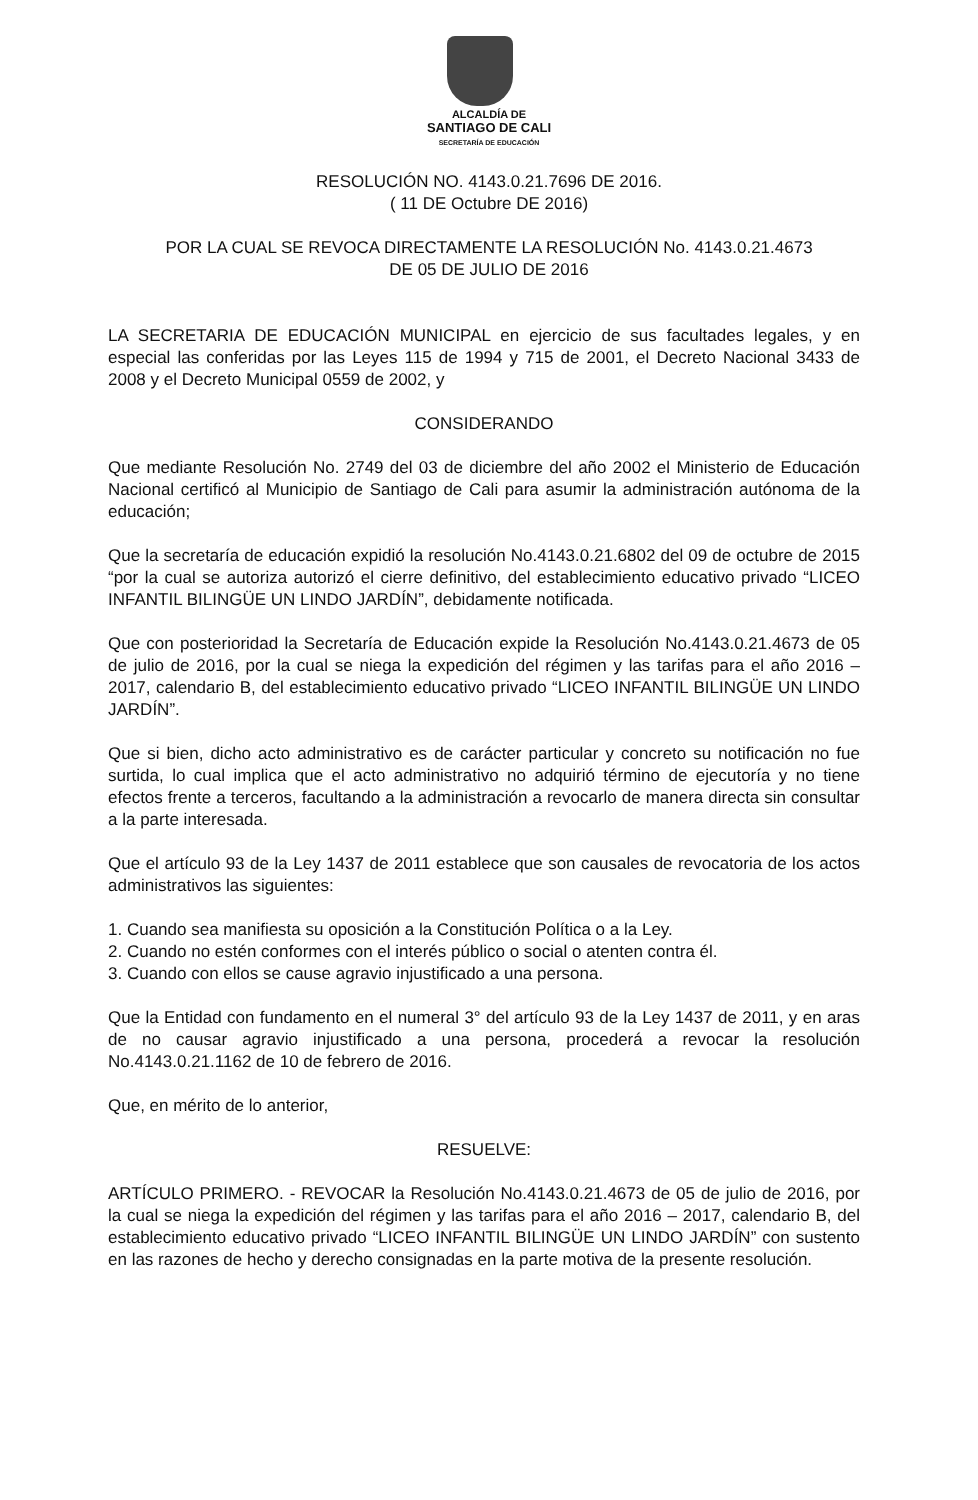ALCALDÍA DE
SANTIAGO DE CALI
SECRETARÍA DE EDUCACIÓN
RESOLUCIÓN NO. 4143.0.21.7696 DE 2016.
( 11 DE Octubre DE 2016)
POR LA CUAL SE REVOCA DIRECTAMENTE LA RESOLUCIÓN No. 4143.0.21.4673
DE 05 DE JULIO DE 2016
LA SECRETARIA DE EDUCACIÓN MUNICIPAL en ejercicio de sus facultades legales, y en especial las conferidas por las Leyes 115 de 1994 y 715 de 2001, el Decreto Nacional 3433 de 2008 y el Decreto Municipal 0559 de 2002, y
CONSIDERANDO
Que mediante Resolución No. 2749 del 03 de diciembre del año 2002 el Ministerio de Educación Nacional certificó al Municipio de Santiago de Cali para asumir la administración autónoma de la educación;
Que la secretaría de educación expidió la resolución No.4143.0.21.6802 del 09 de octubre de 2015 “por la cual se autoriza autorizó el cierre definitivo, del establecimiento educativo privado “LICEO INFANTIL BILINGÜE UN LINDO JARDÍN”, debidamente notificada.
Que con posterioridad la Secretaría de Educación expide la Resolución No.4143.0.21.4673 de 05 de julio de 2016, por la cual se niega la expedición del régimen y las tarifas para el año 2016 – 2017, calendario B, del establecimiento educativo privado “LICEO INFANTIL BILINGÜE UN LINDO JARDÍN”.
Que si bien, dicho acto administrativo es de carácter particular y concreto su notificación no fue surtida, lo cual implica que el acto administrativo no adquirió término de ejecutoría y no tiene efectos frente a terceros, facultando a la administración a revocarlo de manera directa sin consultar a la parte interesada.
Que el artículo 93 de la Ley 1437 de 2011 establece que son causales de revocatoria de los actos administrativos las siguientes:
1. Cuando sea manifiesta su oposición a la Constitución Política o a la Ley.
2. Cuando no estén conformes con el interés público o social o atenten contra él.
3. Cuando con ellos se cause agravio injustificado a una persona.
Que la Entidad con fundamento en el numeral 3° del artículo 93 de la Ley 1437 de 2011, y en aras de no causar agravio injustificado a una persona, procederá a revocar la resolución No.4143.0.21.1162 de 10 de febrero de 2016.
Que, en mérito de lo anterior,
RESUELVE:
ARTÍCULO PRIMERO. - REVOCAR la Resolución No.4143.0.21.4673 de 05 de julio de 2016, por la cual se niega la expedición del régimen y las tarifas para el año 2016 – 2017, calendario B, del establecimiento educativo privado “LICEO INFANTIL BILINGÜE UN LINDO JARDÍN” con sustento en las razones de hecho y derecho consignadas en la parte motiva de la presente resolución.